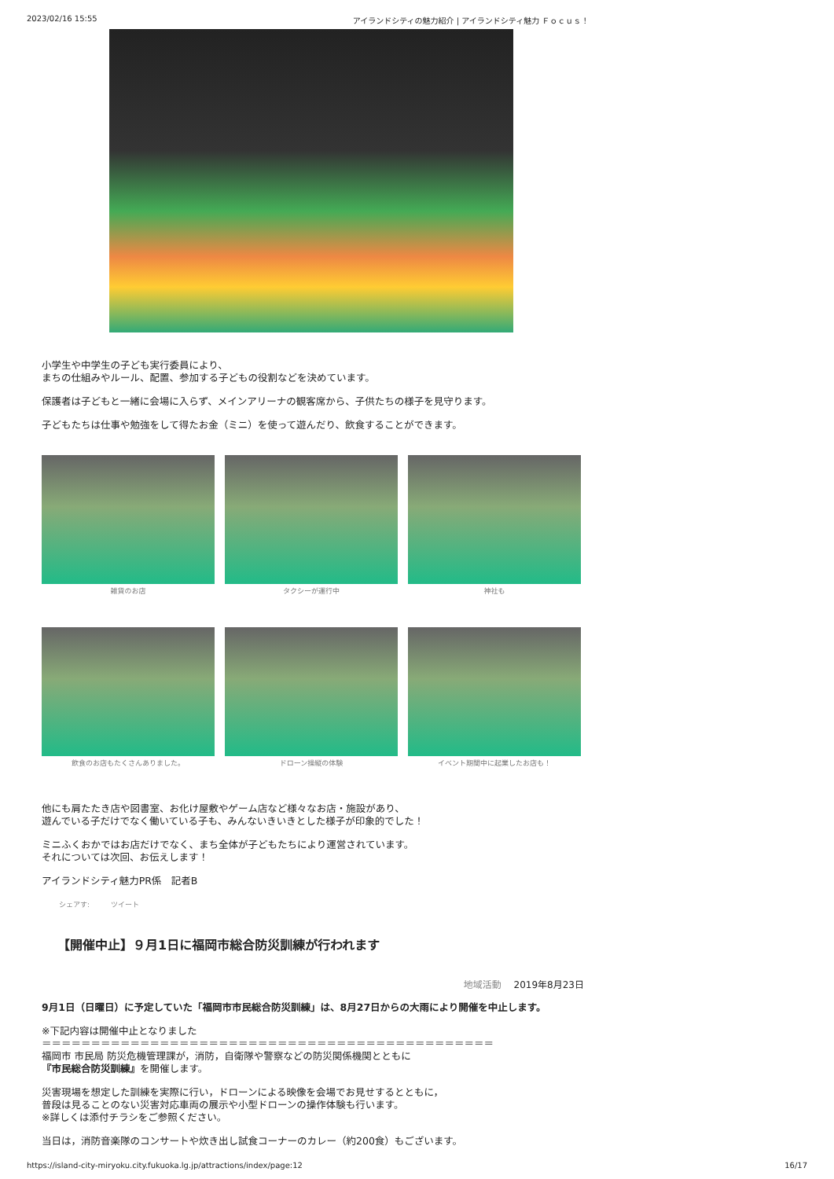2023/02/16 15:55 アイランドシティの魅力紹介 | アイランドシティ魅力 Ｆｏｃｕｓ！
小学生や中学生の子ども実行委員により、
まちの仕組みやルール、配置、参加する子どもの役割などを決めています。
保護者は子どもと一緒に会場に入らず、メインアリーナの観客席から、子供たちの様子を見守ります。
子どもたちは仕事や勉強をして得たお金（ミニ）を使って遊んだり、飲食することができます。
雑貨のお店
タクシーが運行中
神社も
飲食のお店もたくさんありました。
ドローン操縦の体験
イベント期間中に起業したお店も！
他にも肩たたき店や図書室、お化け屋敷やゲーム店など様々なお店・施設があり、
遊んでいる子だけでなく働いている子も、みんないきいきとした様子が印象的でした！
ミニふくおかではお店だけでなく、まち全体が子どもたちにより運営されています。
それについては次回、お伝えします！
アイランドシティ魅力PR係　記者B
シェアす:　　　ツイート
【開催中止】９月1日に福岡市総合防災訓練が行われます
地域活動　 2019年8月23日
9月1日（日曜日）に予定していた「福岡市市民総合防災訓練」は、8月27日からの大雨により開催を中止します。
※下記内容は開催中止となりました
＝＝＝＝＝＝＝＝＝＝＝＝＝＝＝＝＝＝＝＝＝＝＝＝＝＝＝＝＝＝＝＝＝＝＝＝＝＝＝＝＝＝＝＝＝＝
福岡市 市民局 防災危機管理課が，消防，自衛隊や警察などの防災関係機関とともに
『市民総合防災訓練』を開催します。
災害現場を想定した訓練を実際に行い，ドローンによる映像を会場でお見せするとともに，
普段は見ることのない災害対応車両の展示や小型ドローンの操作体験も行います。
※詳しくは添付チラシをご参照ください。
当日は，消防音楽隊のコンサートや炊き出し試食コーナーのカレー（約200食）もございます。
https://island-city-miryoku.city.fukuoka.lg.jp/attractions/index/page:12 16/17